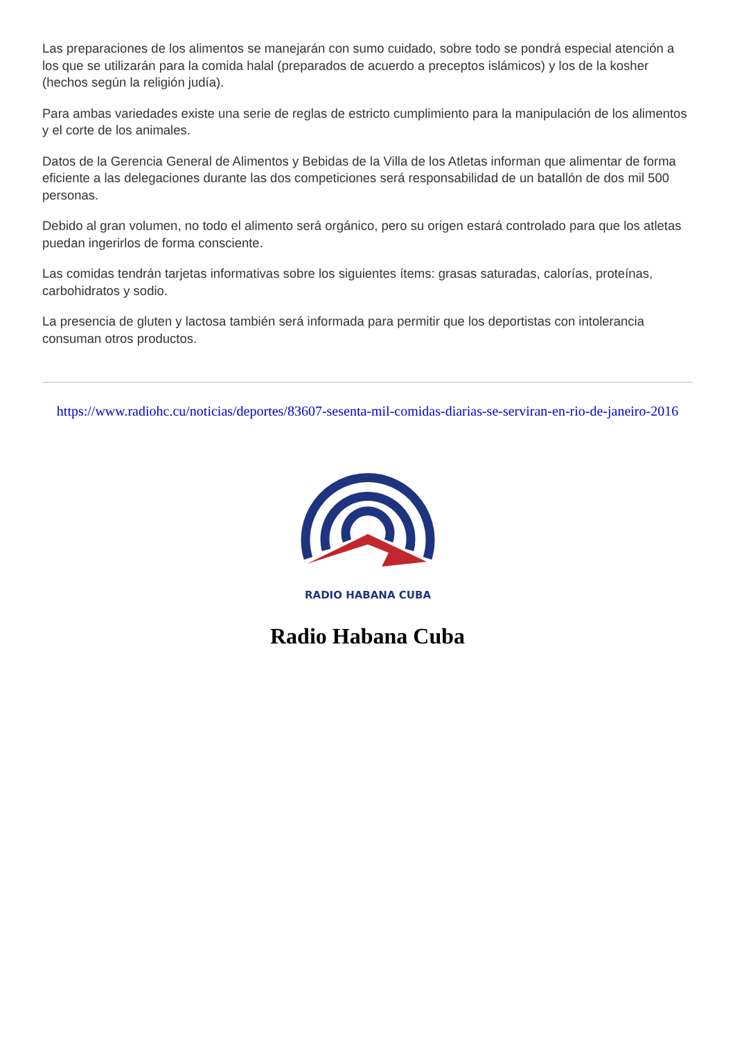Las preparaciones de los alimentos se manejarán con sumo cuidado, sobre todo se pondrá especial atención a los que se utilizarán para la comida halal (preparados de acuerdo a preceptos islámicos) y los de la kosher (hechos según la religión judía).
Para ambas variedades existe una serie de reglas de estricto cumplimiento para la manipulación de los alimentos y el corte de los animales.
Datos de la Gerencia General de Alimentos y Bebidas de la Villa de los Atletas informan que alimentar de forma eficiente a las delegaciones durante las dos competiciones será responsabilidad de un batallón de dos mil 500 personas.
Debido al gran volumen, no todo el alimento será orgánico, pero su origen estará controlado para que los atletas puedan ingerirlos de forma consciente.
Las comidas tendrán tarjetas informativas sobre los siguientes ítems: grasas saturadas, calorías, proteínas, carbohidratos y sodio.
La presencia de gluten y lactosa también será informada para permitir que los deportistas con intolerancia consuman otros productos.
https://www.radiohc.cu/noticias/deportes/83607-sesenta-mil-comidas-diarias-se-serviran-en-rio-de-janeiro-2016
RADIO HABANA CUBA
Radio Habana Cuba